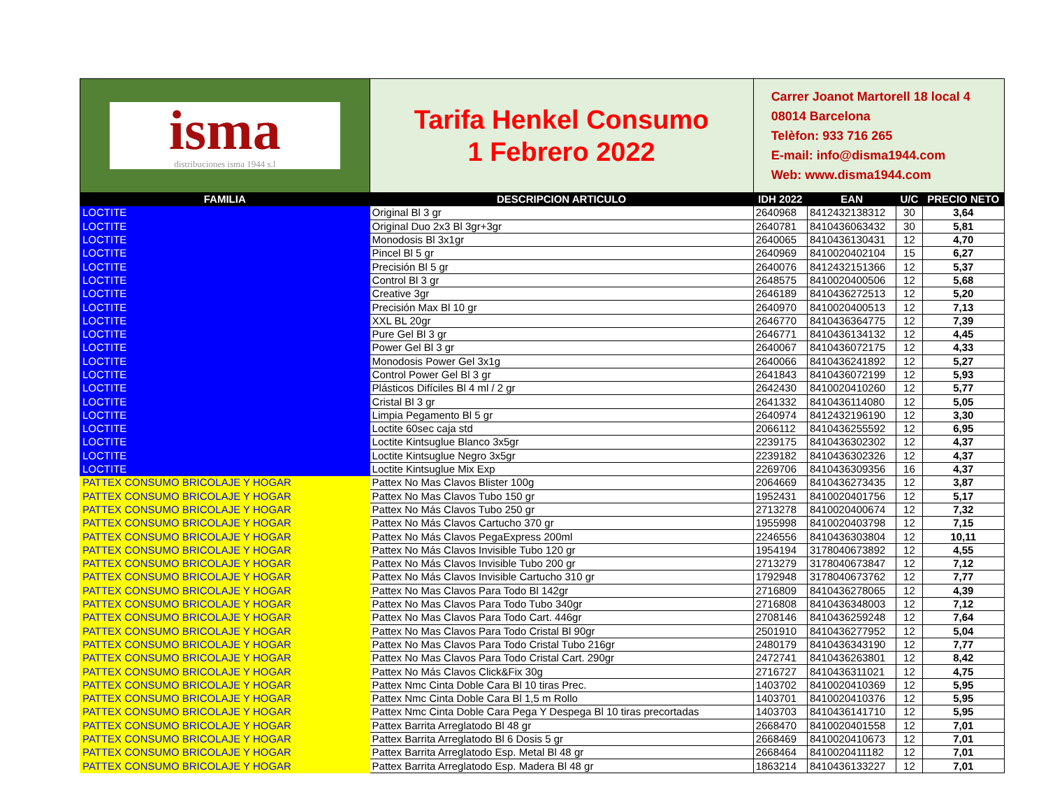| isma distribuciones isma 1944 s.l | Tarifa Henkel Consumo 1 Febrero 2022 | Carrer Joanot Martorell 18 local 4 08014 Barcelona Telèfon: 933 716 265 E-mail: info@disma1944.com Web: www.disma1944.com | | | |
| FAMILIA | DESCRIPCION ARTICULO | IDH 2022 | EAN | U/C | PRECIO NETO |
| LOCTITE | Original Bl 3 gr | 2640968 | 8412432138312 | 30 | 3,64 |
| LOCTITE | Original Duo 2x3 Bl 3gr+3gr | 2640781 | 8410436063432 | 30 | 5,81 |
| LOCTITE | Monodosis Bl 3x1gr | 2640065 | 8410436130431 | 12 | 4,70 |
| LOCTITE | Pincel Bl 5 gr | 2640969 | 8410020402104 | 15 | 6,27 |
| LOCTITE | Precisión Bl 5 gr | 2640076 | 8412432151366 | 12 | 5,37 |
| LOCTITE | Control Bl 3 gr | 2648575 | 8410020400506 | 12 | 5,68 |
| LOCTITE | Creative 3gr | 2646189 | 8410436272513 | 12 | 5,20 |
| LOCTITE | Precisión Max Bl 10 gr | 2640970 | 8410020400513 | 12 | 7,13 |
| LOCTITE | XXL BL 20gr | 2646770 | 8410436364775 | 12 | 7,39 |
| LOCTITE | Pure Gel Bl 3 gr | 2646771 | 8410436134132 | 12 | 4,45 |
| LOCTITE | Power Gel Bl 3 gr | 2640067 | 8410436072175 | 12 | 4,33 |
| LOCTITE | Monodosis Power Gel 3x1g | 2640066 | 8410436241892 | 12 | 5,27 |
| LOCTITE | Control Power Gel Bl 3 gr | 2641843 | 8410436072199 | 12 | 5,93 |
| LOCTITE | Plásticos Difíciles Bl 4 ml / 2 gr | 2642430 | 8410020410260 | 12 | 5,77 |
| LOCTITE | Cristal Bl 3 gr | 2641332 | 8410436114080 | 12 | 5,05 |
| LOCTITE | Limpia Pegamento Bl 5 gr | 2640974 | 8412432196190 | 12 | 3,30 |
| LOCTITE | Loctite 60sec caja std | 2066112 | 8410436255592 | 12 | 6,95 |
| LOCTITE | Loctite Kintsuglue Blanco 3x5gr | 2239175 | 8410436302302 | 12 | 4,37 |
| LOCTITE | Loctite Kintsuglue Negro 3x5gr | 2239182 | 8410436302326 | 12 | 4,37 |
| LOCTITE | Loctite Kintsuglue Mix Exp | 2269706 | 8410436309356 | 16 | 4,37 |
| PATTEX CONSUMO BRICOLAJE Y HOGAR | Pattex No Mas Clavos Blister 100g | 2064669 | 8410436273435 | 12 | 3,87 |
| PATTEX CONSUMO BRICOLAJE Y HOGAR | Pattex No Mas Clavos Tubo 150 gr | 1952431 | 8410020401756 | 12 | 5,17 |
| PATTEX CONSUMO BRICOLAJE Y HOGAR | Pattex No Más Clavos Tubo 250 gr | 2713278 | 8410020400674 | 12 | 7,32 |
| PATTEX CONSUMO BRICOLAJE Y HOGAR | Pattex No Más Clavos Cartucho 370 gr | 1955998 | 8410020403798 | 12 | 7,15 |
| PATTEX CONSUMO BRICOLAJE Y HOGAR | Pattex No Más Clavos PegaExpress 200ml | 2246556 | 8410436303804 | 12 | 10,11 |
| PATTEX CONSUMO BRICOLAJE Y HOGAR | Pattex No Más Clavos Invisible Tubo 120 gr | 1954194 | 3178040673892 | 12 | 4,55 |
| PATTEX CONSUMO BRICOLAJE Y HOGAR | Pattex No Más Clavos Invisible Tubo 200 gr | 2713279 | 3178040673847 | 12 | 7,12 |
| PATTEX CONSUMO BRICOLAJE Y HOGAR | Pattex No Más Clavos Invisible Cartucho 310 gr | 1792948 | 3178040673762 | 12 | 7,77 |
| PATTEX CONSUMO BRICOLAJE Y HOGAR | Pattex No Mas Clavos Para Todo Bl 142gr | 2716809 | 8410436278065 | 12 | 4,39 |
| PATTEX CONSUMO BRICOLAJE Y HOGAR | Pattex No Mas Clavos Para Todo Tubo 340gr | 2716808 | 8410436348003 | 12 | 7,12 |
| PATTEX CONSUMO BRICOLAJE Y HOGAR | Pattex No Mas Clavos Para Todo Cart. 446gr | 2708146 | 8410436259248 | 12 | 7,64 |
| PATTEX CONSUMO BRICOLAJE Y HOGAR | Pattex No Mas Clavos Para Todo Cristal Bl 90gr | 2501910 | 8410436277952 | 12 | 5,04 |
| PATTEX CONSUMO BRICOLAJE Y HOGAR | Pattex No Mas Clavos Para Todo Cristal Tubo 216gr | 2480179 | 8410436343190 | 12 | 7,77 |
| PATTEX CONSUMO BRICOLAJE Y HOGAR | Pattex No Mas Clavos Para Todo Cristal Cart. 290gr | 2472741 | 8410436263801 | 12 | 8,42 |
| PATTEX CONSUMO BRICOLAJE Y HOGAR | Pattex No Más Clavos Click&Fix 30g | 2716727 | 8410436311021 | 12 | 4,75 |
| PATTEX CONSUMO BRICOLAJE Y HOGAR | Pattex Nmc Cinta Doble Cara Bl 10 tiras Prec. | 1403702 | 8410020410369 | 12 | 5,95 |
| PATTEX CONSUMO BRICOLAJE Y HOGAR | Pattex Nmc Cinta Doble Cara Bl 1,5 m Rollo | 1403701 | 8410020410376 | 12 | 5,95 |
| PATTEX CONSUMO BRICOLAJE Y HOGAR | Pattex Nmc Cinta Doble Cara Pega Y Despega Bl 10 tiras precortadas | 1403703 | 8410436141710 | 12 | 5,95 |
| PATTEX CONSUMO BRICOLAJE Y HOGAR | Pattex Barrita Arreglatodo Bl 48 gr | 2668470 | 8410020401558 | 12 | 7,01 |
| PATTEX CONSUMO BRICOLAJE Y HOGAR | Pattex Barrita Arreglatodo Bl 6 Dosis 5 gr | 2668469 | 8410020410673 | 12 | 7,01 |
| PATTEX CONSUMO BRICOLAJE Y HOGAR | Pattex Barrita Arreglatodo Esp. Metal Bl 48 gr | 2668464 | 8410020411182 | 12 | 7,01 |
| PATTEX CONSUMO BRICOLAJE Y HOGAR | Pattex Barrita Arreglatodo Esp. Madera Bl 48 gr | 1863214 | 8410436133227 | 12 | 7,01 |